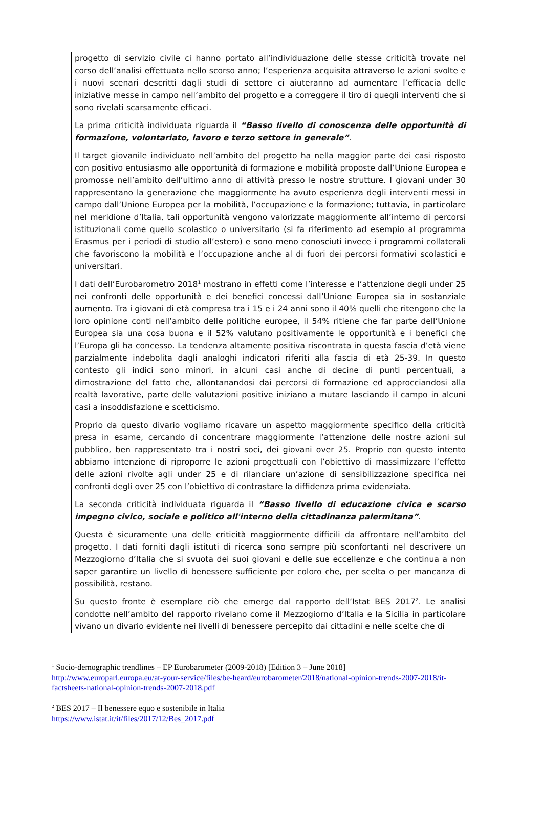progetto di servizio civile ci hanno portato all’individuazione delle stesse criticità trovate nel corso dell’analisi effettuata nello scorso anno; l’esperienza acquisita attraverso le azioni svolte e i nuovi scenari descritti dagli studi di settore ci aiuteranno ad aumentare l’efficacia delle iniziative messe in campo nell’ambito del progetto e a correggere il tiro di quegli interventi che si sono rivelati scarsamente efficaci.
La prima criticità individuata riguarda il “Basso livello di conoscenza delle opportunità di formazione, volontariato, lavoro e terzo settore in generale”.
Il target giovanile individuato nell’ambito del progetto ha nella maggior parte dei casi risposto con positivo entusiasmo alle opportunità di formazione e mobilità proposte dall’Unione Europea e promosse nell’ambito dell’ultimo anno di attività presso le nostre strutture. I giovani under 30 rappresentano la generazione che maggiormente ha avuto esperienza degli interventi messi in campo dall’Unione Europea per la mobilità, l’occupazione e la formazione; tuttavia, in particolare nel meridione d’Italia, tali opportunità vengono valorizzate maggiormente all’interno di percorsi istituzionali come quello scolastico o universitario (si fa riferimento ad esempio al programma Erasmus per i periodi di studio all’estero) e sono meno conosciuti invece i programmi collaterali che favoriscono la mobilità e l’occupazione anche al di fuori dei percorsi formativi scolastici e universitari.
I dati dell’Eurobarometro 2018<sup>1</sup> mostrano in effetti come l’interesse e l’attenzione degli under 25 nei confronti delle opportunità e dei benefici concessi dall’Unione Europea sia in sostanziale aumento. Tra i giovani di età compresa tra i 15 e i 24 anni sono il 40% quelli che ritengono che la loro opinione conti nell’ambito delle politiche europee, il 54% ritiene che far parte dell’Unione Europea sia una cosa buona e il 52% valutano positivamente le opportunità e i benefici che l’Europa gli ha concesso. La tendenza altamente positiva riscontrata in questa fascia d’età viene parzialmente indebolita dagli analoghi indicatori riferiti alla fascia di età 25-39. In questo contesto gli indici sono minori, in alcuni casi anche di decine di punti percentuali, a dimostrazione del fatto che, allontanandosi dai percorsi di formazione ed approcciandosi alla realtà lavorative, parte delle valutazioni positive iniziano a mutare lasciando il campo in alcuni casi a insoddisfazione e scetticismo.
Proprio da questo divario vogliamo ricavare un aspetto maggiormente specifico della criticità presa in esame, cercando di concentrare maggiormente l’attenzione delle nostre azioni sul pubblico, ben rappresentato tra i nostri soci, dei giovani over 25. Proprio con questo intento abbiamo intenzione di riproporre le azioni progettuali con l’obiettivo di massimizzare l’effetto delle azioni rivolte agli under 25 e di rilanciare un’azione di sensibilizzazione specifica nei confronti degli over 25 con l’obiettivo di contrastare la diffidenza prima evidenziata.
La seconda criticità individuata riguarda il “Basso livello di educazione civica e scarso impegno civico, sociale e politico all'interno della cittadinanza palermitana”.
Questa è sicuramente una delle criticità maggiormente difficili da affrontare nell’ambito del progetto. I dati forniti dagli istituti di ricerca sono sempre più sconfortanti nel descrivere un Mezzogiorno d’Italia che si svuota dei suoi giovani e delle sue eccellenze e che continua a non saper garantire un livello di benessere sufficiente per coloro che, per scelta o per mancanza di possibilità, restano.
Su questo fronte è esemplare ciò che emerge dal rapporto dell’Istat BES 2017<sup>2</sup>. Le analisi condotte nell’ambito del rapporto rivelano come il Mezzogiorno d’Italia e la Sicilia in particolare vivano un divario evidente nei livelli di benessere percepito dai cittadini e nelle scelte che di
<sup>1</sup> Socio-demographic trendlines – EP Eurobarometer (2009-2018) [Edition 3 – June 2018]
http://www.europarl.europa.eu/at-your-service/files/be-heard/eurobarometer/2018/national-opinion-trends-2007-2018/it-factsheets-national-opinion-trends-2007-2018.pdf
<sup>2</sup> BES 2017 – Il benessere equo e sostenibile in Italia
https://www.istat.it/it/files/2017/12/Bes_2017.pdf